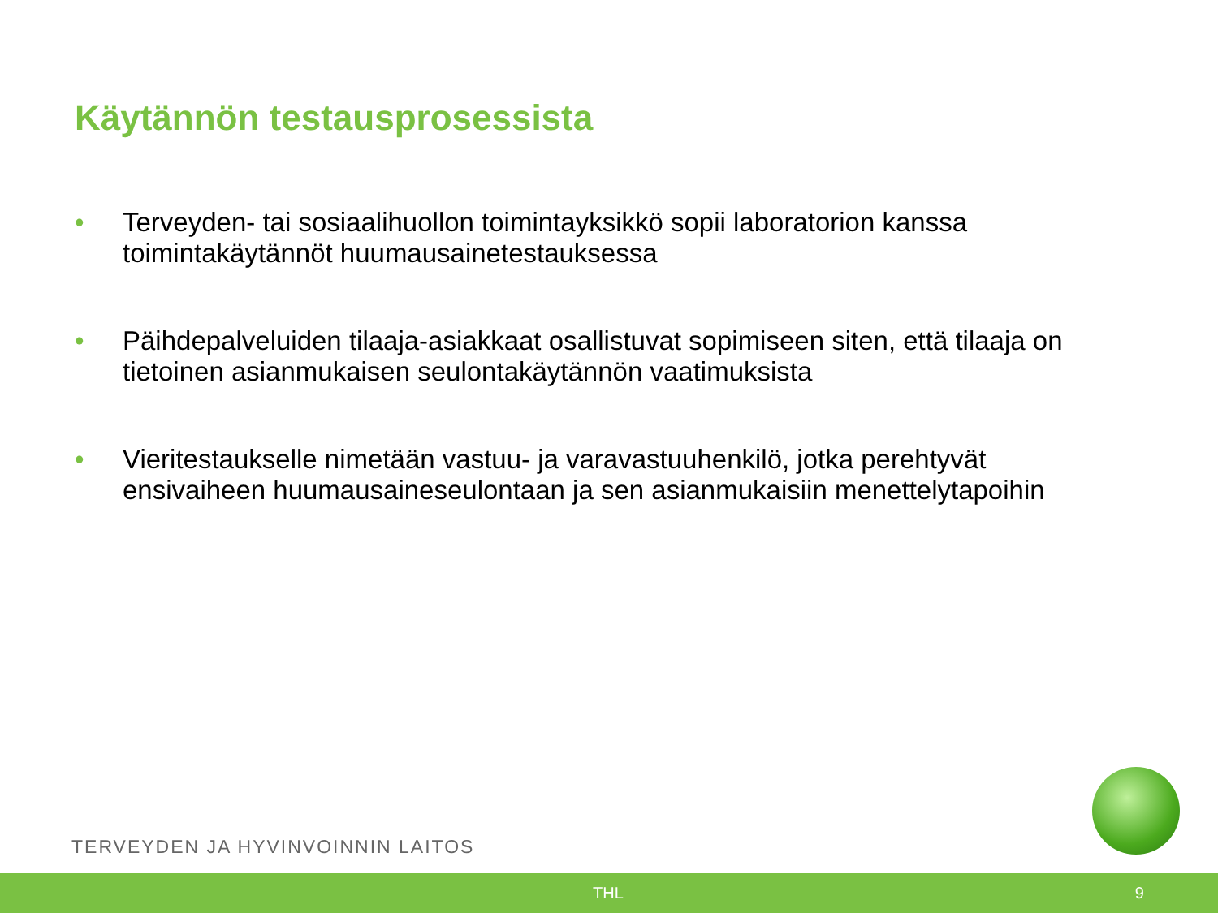Käytännön testausprosessista
• Terveyden- tai sosiaalihuollon toimintayksikkö sopii laboratorion kanssa toimintakäytännöt huumausainetestauksessa
• Päihdepalveluiden tilaaja-asiakkaat osallistuvat sopimiseen siten, että tilaaja on tietoinen asianmukaisen seulontakäytännön vaatimuksista
• Vieritestaukselle nimetään vastuu- ja varavastuuhenkilö, jotka perehtyvät ensivaiheen huumausaineseulontaan ja sen asianmukaisiin menettelytapoihin
TERVEYDEN JA HYVINVOINNIN LAITOS
THL 9